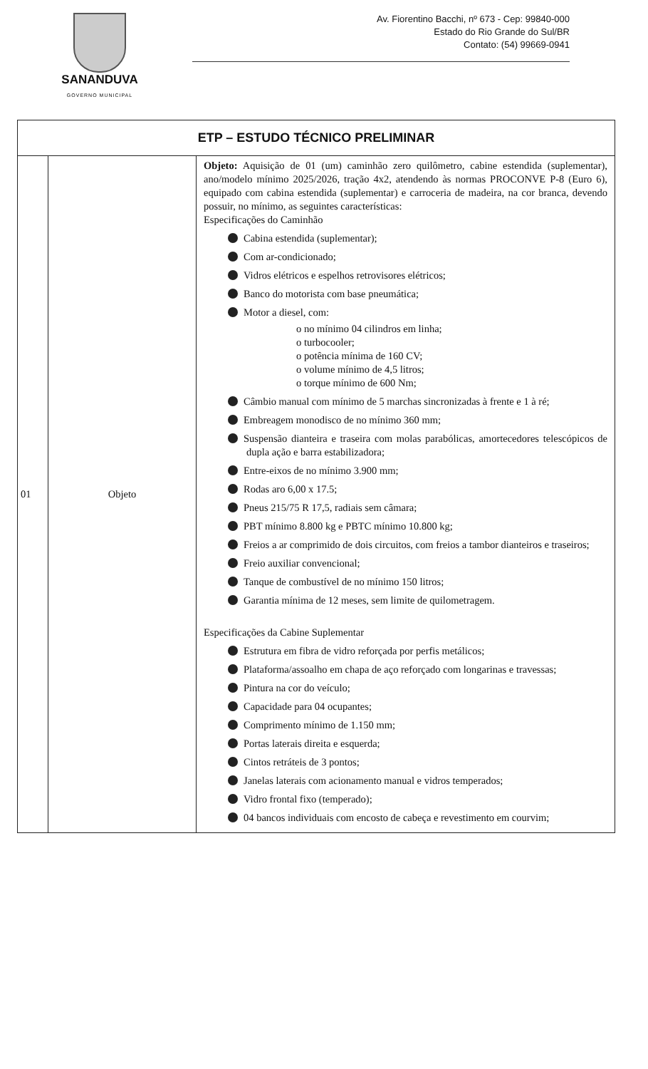SANANDUVA
GOVERNO MUNICIPAL
Av. Fiorentino Bacchi, nº 673 - Cep: 99840-000
Estado do Rio Grande do Sul/BR
Contato: (54) 99669-0941
| ETP – ESTUDO TÉCNICO PRELIMINAR | | |
| --- | --- | --- |
| 01 | Objeto | Objeto: Aquisição de 01 (um) caminhão zero quilômetro, cabine estendida (suplementar), ano/modelo mínimo 2025/2026, tração 4x2, atendendo às normas PROCONVE P-8 (Euro 6), equipado com cabina estendida (suplementar) e carroceria de madeira, na cor branca, devendo possuir, no mínimo, as seguintes características: Especificações do Caminhão Cabina estendida (suplementar); Com ar-condicionado; Vidros elétricos e espelhos retrovisores elétricos; Banco do motorista com base pneumática; Motor a diesel, com: o no mínimo 04 cilindros em linha; o turbocooler; o potência mínima de 160 CV; o volume mínimo de 4,5 litros; o torque mínimo de 600 Nm; Câmbio manual com mínimo de 5 marchas sincronizadas à frente e 1 à ré; Embreagem monodisco de no mínimo 360 mm; Suspensão dianteira e traseira com molas parabólicas, amortecedores telescópicos de dupla ação e barra estabilizadora; Entre-eixos de no mínimo 3.900 mm; Rodas aro 6,00 x 17.5; Pneus 215/75 R 17,5, radiais sem câmara; PBT mínimo 8.800 kg e PBTC mínimo 10.800 kg; Freios a ar comprimido de dois circuitos, com freios a tambor dianteiros e traseiros; Freio auxiliar convencional; Tanque de combustível de no mínimo 150 litros; Garantia mínima de 12 meses, sem limite de quilometragem. Especificações da Cabine Suplementar Estrutura em fibra de vidro reforçada por perfis metálicos; Plataforma/assoalho em chapa de aço reforçado com longarinas e travessas; Pintura na cor do veículo; Capacidade para 04 ocupantes; Comprimento mínimo de 1.150 mm; Portas laterais direita e esquerda; Cintos retráteis de 3 pontos; Janelas laterais com acionamento manual e vidros temperados; Vidro frontal fixo (temperado); 04 bancos individuais com encosto de cabeça e revestimento em courvim; |